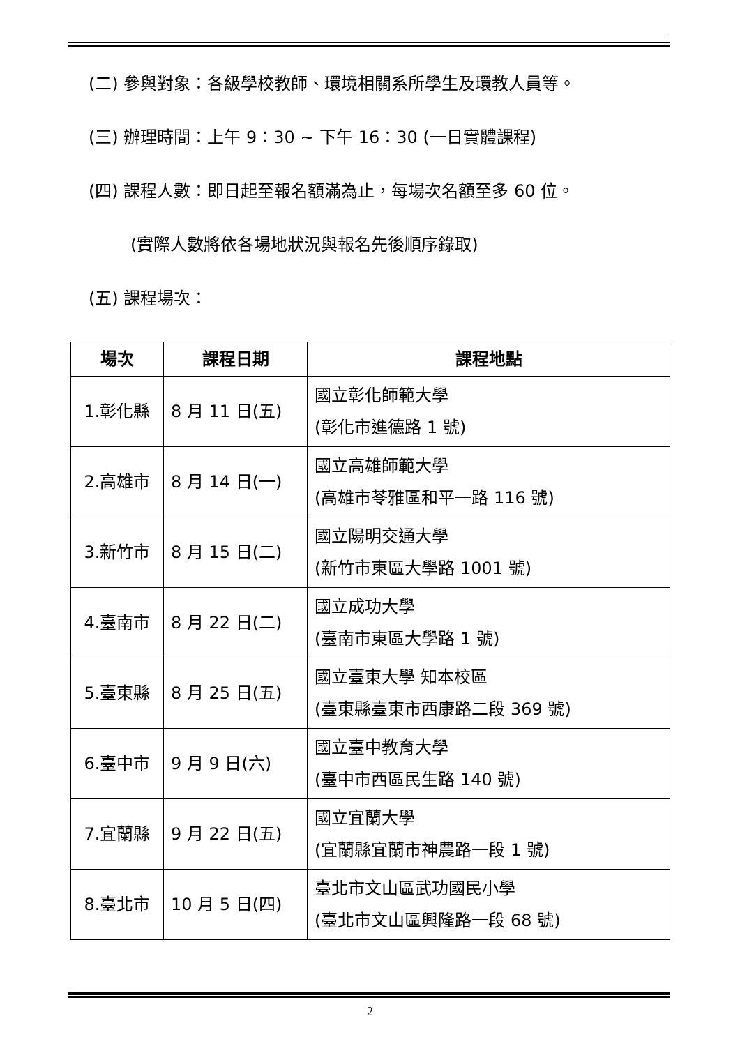.
(二) 參與對象：各級學校教師、環境相關系所學生及環教人員等。
(三) 辦理時間：上午 9：30 ~ 下午 16：30 (一日實體課程)
(四) 課程人數：即日起至報名額滿為止，每場次名額至多 60 位。
(實際人數將依各場地狀況與報名先後順序錄取)
(五) 課程場次：
| 場次 | 課程日期 | 課程地點 |
| --- | --- | --- |
| 1.彰化縣 | 8 月 11 日(五) | 國立彰化師範大學 (彰化市進德路 1 號) |
| 2.高雄市 | 8 月 14 日(一) | 國立高雄師範大學 (高雄市苓雅區和平一路 116 號) |
| 3.新竹市 | 8 月 15 日(二) | 國立陽明交通大學 (新竹市東區大學路 1001 號) |
| 4.臺南市 | 8 月 22 日(二) | 國立成功大學 (臺南市東區大學路 1 號) |
| 5.臺東縣 | 8 月 25 日(五) | 國立臺東大學 知本校區 (臺東縣臺東市西康路二段 369 號) |
| 6.臺中市 | 9 月 9 日(六) | 國立臺中教育大學 (臺中市西區民生路 140 號) |
| 7.宜蘭縣 | 9 月 22 日(五) | 國立宜蘭大學 (宜蘭縣宜蘭市神農路一段 1 號) |
| 8.臺北市 | 10 月 5 日(四) | 臺北市文山區武功國民小學 (臺北市文山區興隆路一段 68 號) |
2